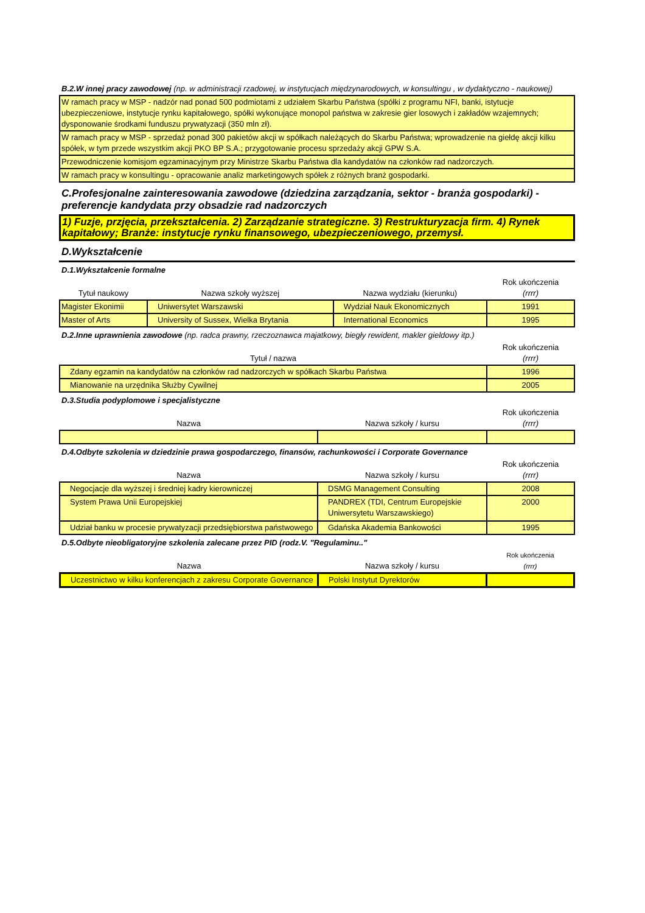B.2.W innej pracy zawodowej (np. w administracji rzadowej, w instytucjach międzynarodowych, w konsultingu , w dydaktyczno - naukowej)
| W ramach pracy w MSP - nadzór nad ponad 500 podmiotami z udziałem Skarbu Państwa (spółki z programu NFI, banki, istytucje ubezpieczeniowe, instytucje rynku kapitałowego, spółki wykonujące monopol państwa w zakresie gier losowych i zakładów wzajemnych; dysponowanie środkami funduszu prywatyzacji (350 mln zł). |
| W ramach pracy w MSP - sprzedaż ponad 300 pakietów akcji w spółkach należących do Skarbu Państwa; wprowadzenie na giełdę akcji kilku spółek, w tym przede wszystkim akcji PKO BP S.A.; przygotowanie procesu sprzedaży akcji GPW S.A. |
| Przewodniczenie komisjom egzaminacyjnym przy Ministrze Skarbu Państwa dla kandydatów na członków rad nadzorczych. |
| W ramach pracy w konsultingu - opracowanie analiz marketingowych spółek z różnych branż gospodarki. |
C.Profesjonalne zainteresowania zawodowe (dziedzina zarządzania, sektor - branża gospodarki) - preferencje kandydata przy obsadzie rad nadzorczych
| 1) Fuzje, przjęcia, przekształcenia. 2) Zarządzanie strategiczne. 3) Restrukturyzacja firm. 4) Rynek kapitałowy; Branże: instytucje rynku finansowego, ubezpieczeniowego, przemysł. |
D.Wykształcenie
D.1.Wykształcenie formalne
| Tytuł naukowy | Nazwa szkoły wyższej | Nazwa wydziału (kierunku) | Rok ukończenia (rrrr) |
| Magister Ekonimii | Uniwersytet Warszawski | Wydział Nauk Ekonomicznych | 1991 |
| Master of Arts | University of Sussex, Wielka Brytania | International Economics | 1995 |
D.2.Inne uprawnienia zawodowe (np. radca prawny, rzeczoznawca majatkowy, biegły rewident, makler gieldowy itp.)
| Tytuł / nazwa | Rok ukończenia (rrrr) |
| Zdany egzamin na kandydatów na członków rad nadzorczych w spółkach Skarbu Państwa | 1996 |
| Mianowanie na urzędnika Służby Cywilnej | 2005 |
D.3.Studia podyplomowe i specjalistyczne
| Nazwa | Nazwa szkoły / kursu | Rok ukończenia (rrrr) |
D.4.Odbyte szkolenia w dziedzinie prawa gospodarczego, finansów, rachunkowości i Corporate Governance
| Nazwa | Nazwa szkoły / kursu | Rok ukończenia (rrrr) |
| Negocjacje dla wyższej i średniej kadry kierowniczej | DSMG Management Consulting | 2008 |
| System Prawa Unii Europejskiej | PANDREX (TDI, Centrum Europejskie Uniwersytetu Warszawskiego) | 2000 |
| Udział banku w procesie prywatyzacji przedsiębiorstwa państwowego | Gdańska Akademia Bankowości | 1995 |
D.5.Odbyte nieobligatoryjne szkolenia zalecane przez PID (rodz.V. "Regulaminu.."
| Nazwa | Nazwa szkoły / kursu | Rok ukończenia (rrrr) |
| Uczestnictwo w kilku konferencjach z zakresu Corporate Governance | Polski Instytut Dyrektorów | |